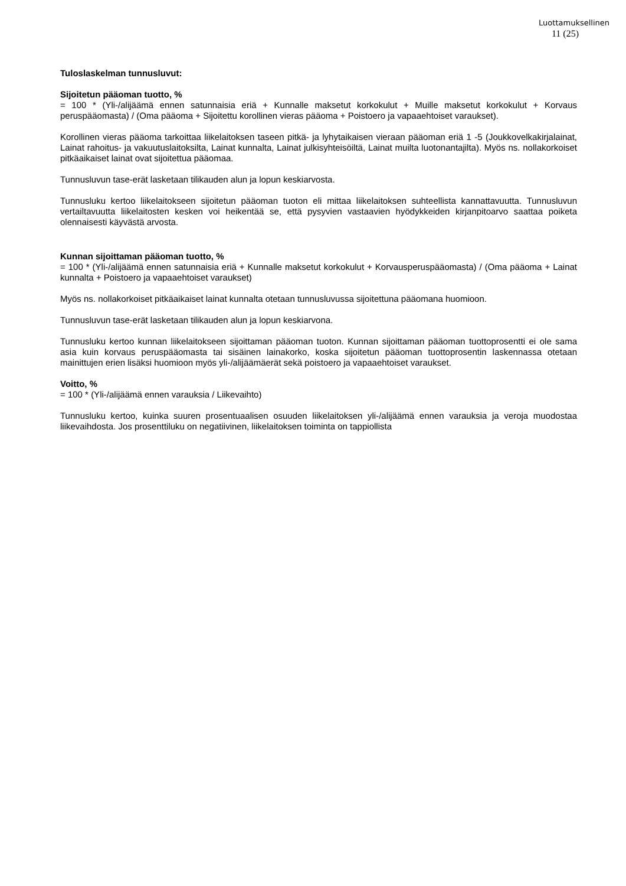Luottamuksellinen
11 (25)
Tuloslaskelman tunnusluvut:
Sijoitetun pääoman tuotto, %
= 100 * (Yli-/alijäämä ennen satunnaisia eriä + Kunnalle maksetut korkokulut + Muille maksetut korkokulut + Korvaus peruspääomasta) / (Oma pääoma + Sijoitettu korollinen vieras pääoma + Poistoero ja vapaaehtoiset varaukset).
Korollinen vieras pääoma tarkoittaa liikelaitoksen taseen pitkä- ja lyhytaikaisen vieraan pääoman eriä 1 -5 (Joukkovelkakirjalainat, Lainat rahoitus- ja vakuutuslaitoksilta, Lainat kunnalta, Lainat julkisyhteisöiltä, Lainat muilta luotonantajilta). Myös ns. nollakorkoiset pitkäaikaiset lainat ovat sijoitettua pääomaa.
Tunnusluvun tase-erät lasketaan tilikauden alun ja lopun keskiarvosta.
Tunnusluku kertoo liikelaitokseen sijoitetun pääoman tuoton eli mittaa liikelaitoksen suhteellista kannattavuutta. Tunnusluvun vertailtavuutta liikelaitosten kesken voi heikentää se, että pysyvien vastaavien hyödykkeiden kirjanpitoarvo saattaa poiketa olennaisesti käyvästä arvosta.
Kunnan sijoittaman pääoman tuotto, %
= 100 * (Yli-/alijäämä ennen satunnaisia eriä + Kunnalle maksetut korkokulut + Korvausperuspääomasta) / (Oma pääoma + Lainat kunnalta + Poistoero ja vapaaehtoiset varaukset)
Myös ns. nollakorkoiset pitkäaikaiset lainat kunnalta otetaan tunnusluvussa sijoitettuna pääomana huomioon.
Tunnusluvun tase-erät lasketaan tilikauden alun ja lopun keskiarvona.
Tunnusluku kertoo kunnan liikelaitokseen sijoittaman pääoman tuoton. Kunnan sijoittaman pääoman tuottoprosentti ei ole sama asia kuin korvaus peruspääomasta tai sisäinen lainakorko, koska sijoitetun pääoman tuottoprosentin laskennassa otetaan mainittujen erien lisäksi huomioon myös yli-/alijäämäerät sekä poistoero ja vapaaehtoiset varaukset.
Voitto, %
= 100 * (Yli-/alijäämä ennen varauksia / Liikevaihto)
Tunnusluku kertoo, kuinka suuren prosentuaalisen osuuden liikelaitoksen yli-/alijäämä ennen varauksia ja veroja muodostaa liikevaihdosta. Jos prosenttiluku on negatiivinen, liikelaitoksen toiminta on tappiollista